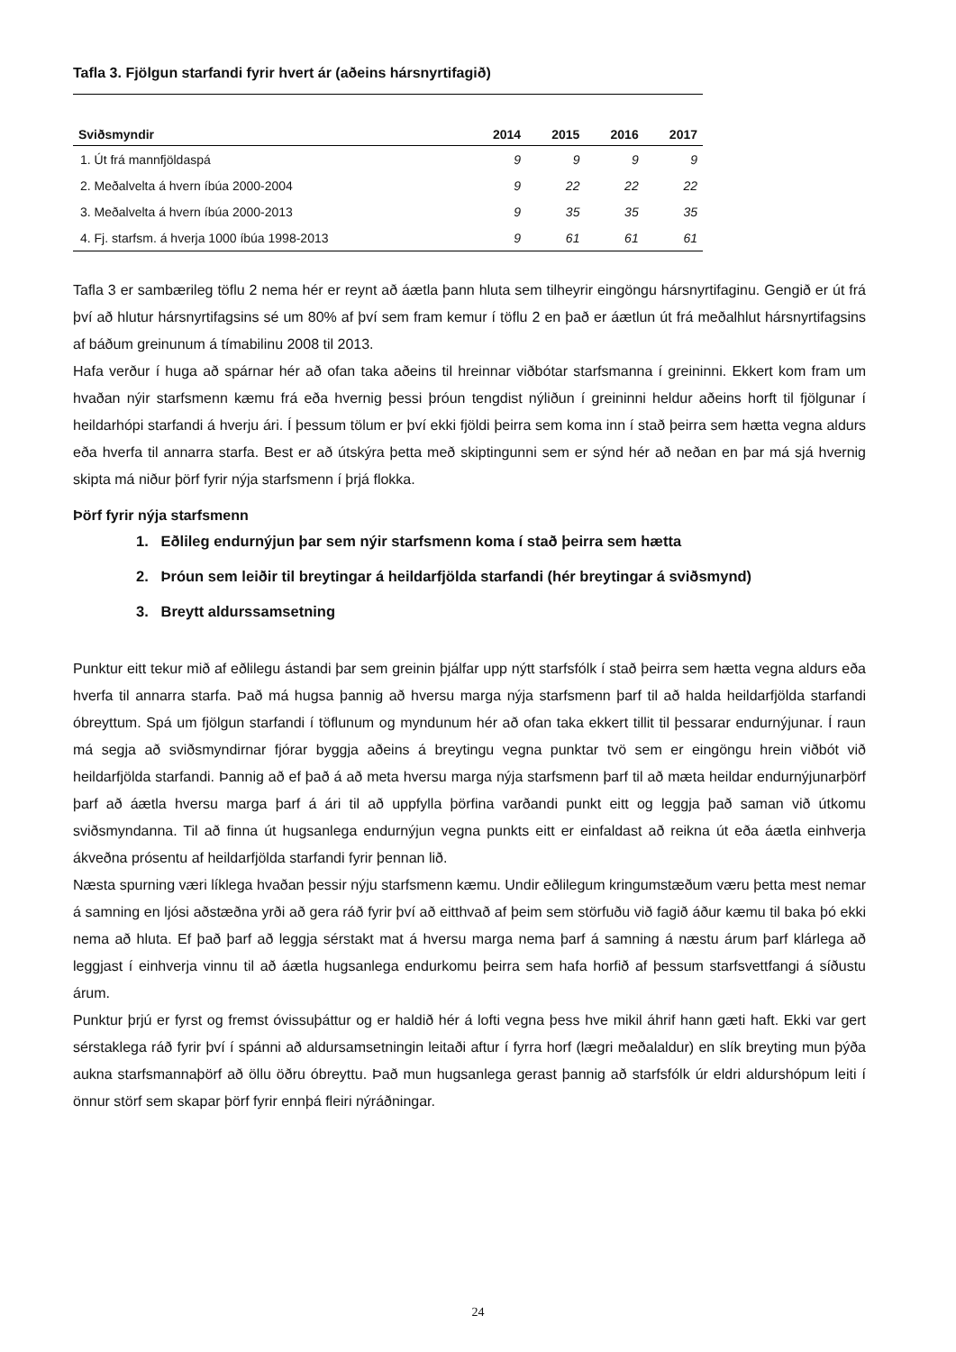Tafla 3. Fjölgun starfandi fyrir hvert ár (aðeins hársnyrtifagið)
| Sviðsmyndir | 2014 | 2015 | 2016 | 2017 |
| --- | --- | --- | --- | --- |
| 1. Út frá mannfjöldaspá | 9 | 9 | 9 | 9 |
| 2. Meðalvelta á hvern íbúa 2000-2004 | 9 | 22 | 22 | 22 |
| 3. Meðalvelta á hvern íbúa 2000-2013 | 9 | 35 | 35 | 35 |
| 4. Fj. starfsm. á hverja 1000 íbúa 1998-2013 | 9 | 61 | 61 | 61 |
Tafla 3 er sambærileg töflu 2 nema hér er reynt að áætla þann hluta sem tilheyrir eingöngu hársnyrtifaginu. Gengið er út frá því að hlutur hársnyrtifagsins sé um 80% af því sem fram kemur í töflu 2 en það er áætlun út frá meðalhlut hársnyrtifagsins af báðum greinunum á tímabilinu 2008 til 2013.
Hafa verður í huga að spárnar hér að ofan taka aðeins til hreinnar viðbótar starfsmanna í greininni. Ekkert kom fram um hvaðan nýir starfsmenn kæmu frá eða hvernig þessi þróun tengdist nýliðun í greininni heldur aðeins horft til fjölgunar í heildarhópi starfandi á hverju ári. Í þessum tölum er því ekki fjöldi þeirra sem koma inn í stað þeirra sem hætta vegna aldurs eða hverfa til annarra starfa. Best er að útskýra þetta með skiptingunni sem er sýnd hér að neðan en þar má sjá hvernig skipta má niður þörf fyrir nýja starfsmenn í þrjá flokka.
Þörf fyrir nýja starfsmenn
1. Eðlileg endurnýjun þar sem nýir starfsmenn koma í stað þeirra sem hætta
2. Þróun sem leiðir til breytingar á heildarfjölda starfandi (hér breytingar á sviðsmynd)
3. Breytt aldurssamsetning
Punktur eitt tekur mið af eðlilegu ástandi þar sem greinin þjálfar upp nýtt starfsfólk í stað þeirra sem hætta vegna aldurs eða hverfa til annarra starfa. Það má hugsa þannig að hversu marga nýja starfsmenn þarf til að halda heildarfjölda starfandi óbreyttum. Spá um fjölgun starfandi í töflunum og myndunum hér að ofan taka ekkert tillit til þessarar endurnýjunar. Í raun má segja að sviðsmyndirnar fjórar byggja aðeins á breytingu vegna punktar tvö sem er eingöngu hrein viðbót við heildarfjölda starfandi. Þannig að ef það á að meta hversu marga nýja starfsmenn þarf til að mæta heildar endurnýjunarþörf þarf að áætla hversu marga þarf á ári til að uppfylla þörfina varðandi punkt eitt og leggja það saman við útkomu sviðsmyndanna. Til að finna út hugsanlega endurnýjun vegna punkts eitt er einfaldast að reikna út eða áætla einhverja ákveðna prósentu af heildarfjölda starfandi fyrir þennan lið.
Næsta spurning væri líklega hvaðan þessir nýju starfsmenn kæmu. Undir eðlilegum kringumstæðum væru þetta mest nemar á samning en ljósi aðstæðna yrði að gera ráð fyrir því að eitthvað af þeim sem störfuðu við fagið áður kæmu til baka þó ekki nema að hluta. Ef það þarf að leggja sérstakt mat á hversu marga nema þarf á samning á næstu árum þarf klárlega að leggjast í einhverja vinnu til að áætla hugsanlega endurkomu þeirra sem hafa horfið af þessum starfsvettfangi á síðustu árum.
Punktur þrjú er fyrst og fremst óvissuþáttur og er haldið hér á lofti vegna þess hve mikil áhrif hann gæti haft. Ekki var gert sérstaklega ráð fyrir því í spánni að aldursamsetningin leitaði aftur í fyrra horf (lægri meðalaldur) en slík breyting mun þýða aukna starfsmannaþörf að öllu öðru óbreyttu. Það mun hugsanlega gerast þannig að starfsfólk úr eldri aldurshópum leiti í önnur störf sem skapar þörf fyrir ennþá fleiri nýráðningar.
24